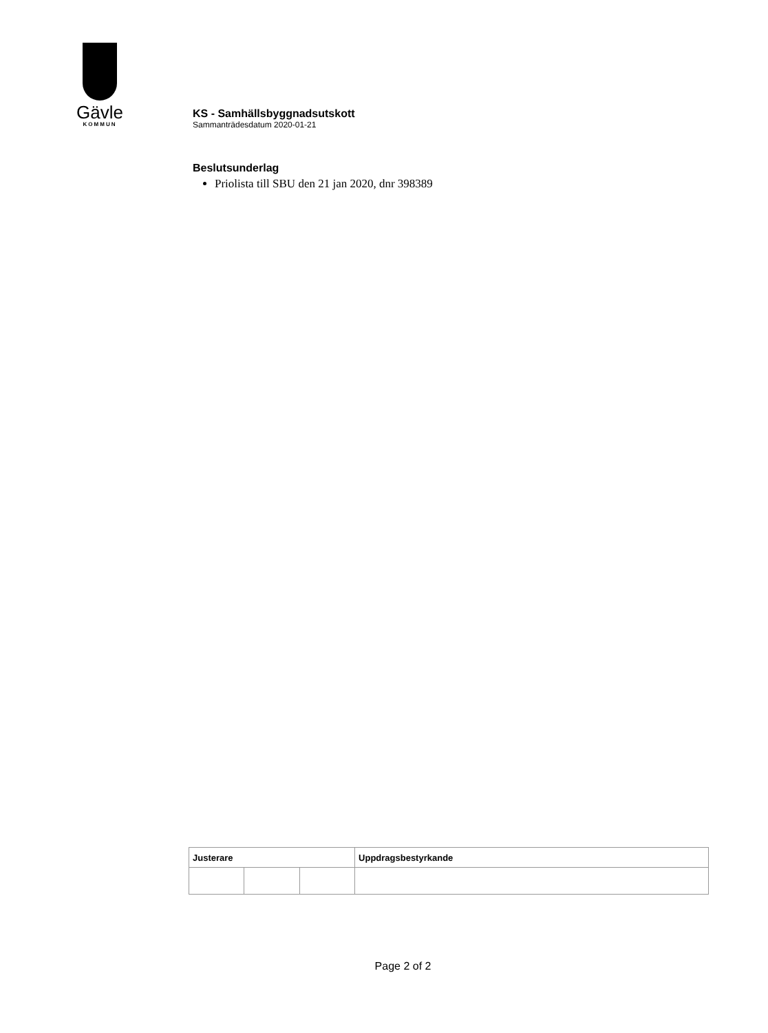Gävle
KOMMUN
KS - Samhällsbyggnadsutskott
Sammanträdesdatum 2020-01-21
Beslutsunderlag
Priolista till SBU den 21 jan 2020, dnr 398389
| Justerare | | | Uppdragsbestyrkande |
| --- | --- | --- | --- |
Page 2 of 2